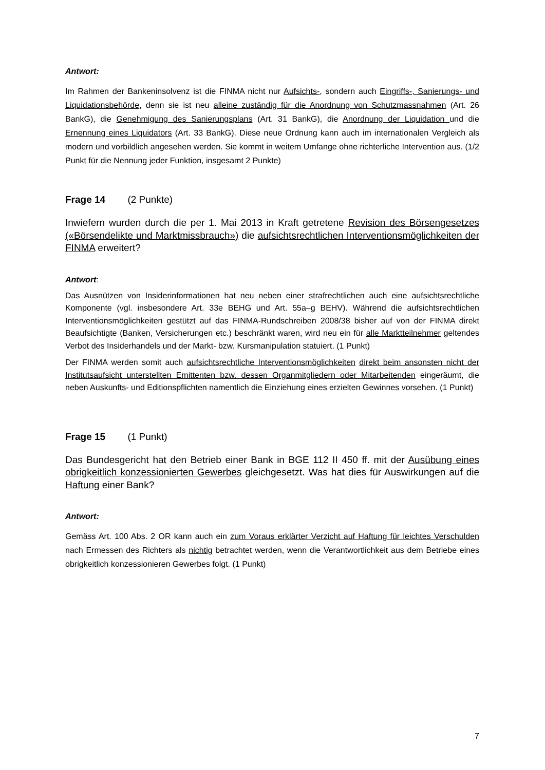Antwort:
Im Rahmen der Bankeninsolvenz ist die FINMA nicht nur Aufsichts-, sondern auch Eingriffs-, Sanierungs- und Liquidationsbehörde, denn sie ist neu alleine zuständig für die Anordnung von Schutzmassnahmen (Art. 26 BankG), die Genehmigung des Sanierungsplans (Art. 31 BankG), die Anordnung der Liquidation und die Ernennung eines Liquidators (Art. 33 BankG). Diese neue Ordnung kann auch im internationalen Vergleich als modern und vorbildlich angesehen werden. Sie kommt in weitem Umfange ohne richterliche Intervention aus. (1/2 Punkt für die Nennung jeder Funktion, insgesamt 2 Punkte)
Frage 14 (2 Punkte)
Inwiefern wurden durch die per 1. Mai 2013 in Kraft getretene Revision des Börsengesetzes («Börsendelikte und Marktmissbrauch») die aufsichtsrechtlichen Interventionsmöglichkeiten der FINMA erweitert?
Antwort:
Das Ausnützen von Insiderinformationen hat neu neben einer strafrechtlichen auch eine aufsichtsrechtliche Komponente (vgl. insbesondere Art. 33e BEHG und Art. 55a–g BEHV). Während die aufsichtsrechtlichen Interventionsmöglichkeiten gestützt auf das FINMA-Rundschreiben 2008/38 bisher auf von der FINMA direkt Beaufsichtigte (Banken, Versicherungen etc.) beschränkt waren, wird neu ein für alle Marktteilnehmer geltendes Verbot des Insiderhandels und der Markt- bzw. Kursmanipulation statuiert. (1 Punkt)
Der FINMA werden somit auch aufsichtsrechtliche Interventionsmöglichkeiten direkt beim ansonsten nicht der Institutsaufsicht unterstellten Emittenten bzw. dessen Organmitgliedern oder Mitarbeitenden eingeräumt, die neben Auskunfts- und Editionspflichten namentlich die Einziehung eines erzielten Gewinnes vorsehen. (1 Punkt)
Frage 15 (1 Punkt)
Das Bundesgericht hat den Betrieb einer Bank in BGE 112 II 450 ff. mit der Ausübung eines obrigkeitlich konzessionierten Gewerbes gleichgesetzt. Was hat dies für Auswirkungen auf die Haftung einer Bank?
Antwort:
Gemäss Art. 100 Abs. 2 OR kann auch ein zum Voraus erklärter Verzicht auf Haftung für leichtes Verschulden nach Ermessen des Richters als nichtig betrachtet werden, wenn die Verantwortlichkeit aus dem Betriebe eines obrigkeitlich konzessionieren Gewerbes folgt. (1 Punkt)
7